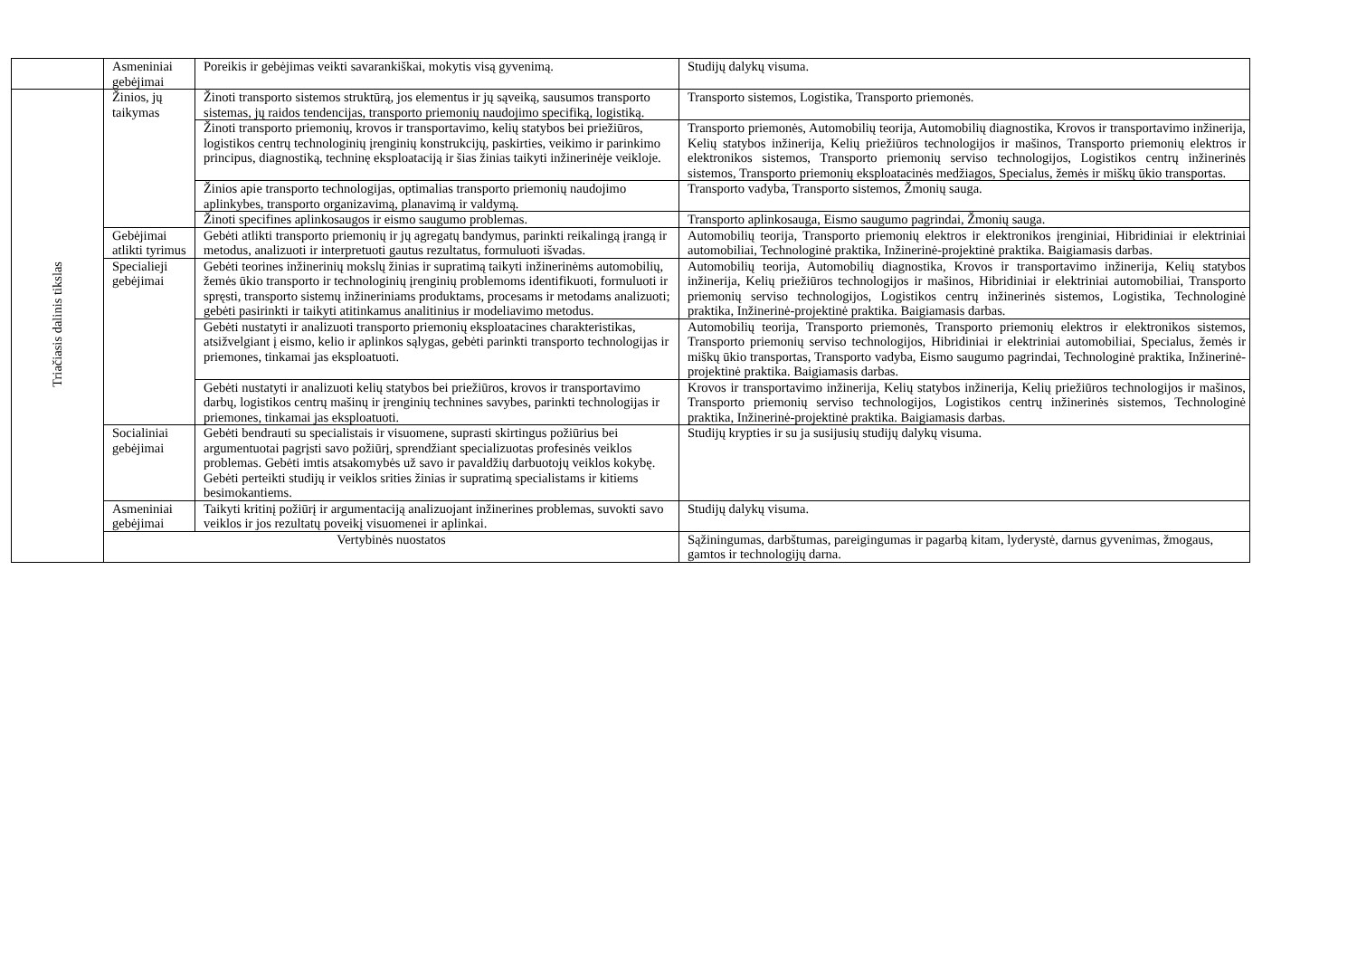| | Asmeniniai gebėjimai | Poreikis ir gebėjimas veikti savarankiškai, mokytis visą gyvenimą. | Studijų dalykų visuma. |
| Triačiasis dalinis tikslas | Žinios, jų taikymas | Žinoti transporto sistemos struktūrą, jos elementus ir jų sąveiką, sausumos transporto sistemas, jų raidos tendencijas, transporto priemonių naudojimo specifiką, logistiką. | Transporto sistemos, Logistika, Transporto priemonės. |
| | | Žinoti transporto priemonių, krovos ir transportavimo, kelių statybos bei priežiūros, logistikos centrų technologinių įrenginių konstrukcijų, paskirties, veikimo ir parinkimo principus, diagnostiką, techninę eksploataciją ir šias žinias taikyti inžinerinėje veikloje. | Transporto priemonės, Automobilių teorija, Automobilių diagnostika, Krovos ir transportavimo inžinerija, Kelių statybos inžinerija, Kelių priežiūros technologijos ir mašinos, Transporto priemonių elektros ir elektronikos sistemos, Transporto priemonių serviso technologijos, Logistikos centrų inžinerinės sistemos, Transporto priemonių eksploatacinės medžiagos, Specialus, žemės ir miškų ūkio transportas. |
| | | Žinios apie transporto technologijas, optimalias transporto priemonių naudojimo aplinkybes, transporto organizavimą, planavimą ir valdymą. | Transporto vadyba, Transporto sistemos, Žmonių sauga. |
| | | Žinoti specifines aplinkosaugos ir eismo saugumo problemas. | Transporto aplinkosauga, Eismo saugumo pagrindai, Žmonių sauga. |
| | Gebėjimai atlikti tyrimus | Gebėti atlikti transporto priemonių ir jų agregatų bandymus, parinkti reikalingą įrangą ir metodus, analizuoti ir interpretuoti gautus rezultatus, formuluoti išvadas. | Automobilių teorija, Transporto priemonių elektros ir elektronikos įrenginiai, Hibridiniai ir elektriniai automobiliai, Technologinė praktika, Inžinerinė-projektinė praktika. Baigiamasis darbas. |
| | Specialieji gebėjimai | Gebėti teorines inžinerinių mokslų žinias ir supratimą taikyti inžinerinėms automobilių, žemės ūkio transporto ir technologinių įrenginių problemoms identifikuoti, formuluoti ir spręsti, transporto sistemų inžineriniams produktams, procesams ir metodams analizuoti; gebėti pasirinkti ir taikyti atitinkamus analitinius ir modeliavimo metodus. | Automobilių teorija, Automobilių diagnostika, Krovos ir transportavimo inžinerija, Kelių statybos inžinerija, Kelių priežiūros technologijos ir mašinos, Hibridiniai ir elektriniai automobiliai, Transporto priemonių serviso technologijos, Logistikos centrų inžinerinės sistemos, Logistika, Technologinė praktika, Inžinerinė-projektinė praktika. Baigiamasis darbas. |
| | | Gebėti nustatyti ir analizuoti transporto priemonių eksploatacines charakteristikas, atsižvelgiant į eismo, kelio ir aplinkos sąlygas, gebėti parinkti transporto technologijas ir priemones, tinkamai jas eksploatuoti. | Automobilių teorija, Transporto priemonės, Transporto priemonių elektros ir elektronikos sistemos, Transporto priemonių serviso technologijos, Hibridiniai ir elektriniai automobiliai, Specialus, žemės ir miškų ūkio transportas, Transporto vadyba, Eismo saugumo pagrindai, Technologinė praktika, Inžinerinė-projektinė praktika. Baigiamasis darbas. |
| | | Gebėti nustatyti ir analizuoti kelių statybos bei priežiūros, krovos ir transportavimo darbų, logistikos centrų mašinų ir įrenginių technines savybes, parinkti technologijas ir priemones, tinkamai jas eksploatuoti. | Krovos ir transportavimo inžinerija, Kelių statybos inžinerija, Kelių priežiūros technologijos ir mašinos, Transporto priemonių serviso technologijos, Logistikos centrų inžinerinės sistemos, Technologinė praktika, Inžinerinė-projektinė praktika. Baigiamasis darbas. |
| | Socialiniai gebėjimai | Gebėti bendrauti su specialistais ir visuomene, suprasti skirtingus požiūrius bei argumentuotai pagrįsti savo požiūrį, sprendžiant specializuotas profesinės veiklos problemas. Gebėti imtis atsakomybės už savo ir pavaldžių darbuotojų veiklos kokybę. Gebėti perteikti studijų ir veiklos srities žinias ir supratimą specialistams ir kitiems besimokantiems. | Studijų krypties ir su ja susijusių studijų dalykų visuma. |
| | Asmeniniai gebėjimai | Taikyti kritinį požiūrį ir argumentaciją analizuojant inžinerines problemas, suvokti savo veiklos ir jos rezultatų poveikį visuomenei ir aplinkai. | Studijų dalykų visuma. |
| | Vertybinės nuostatos | | Sąžiningumas, darbštumas, pareigingumas ir pagarbą kitam, lyderystė, darnus gyvenimas, žmogaus, gamtos ir technologijų darna. |